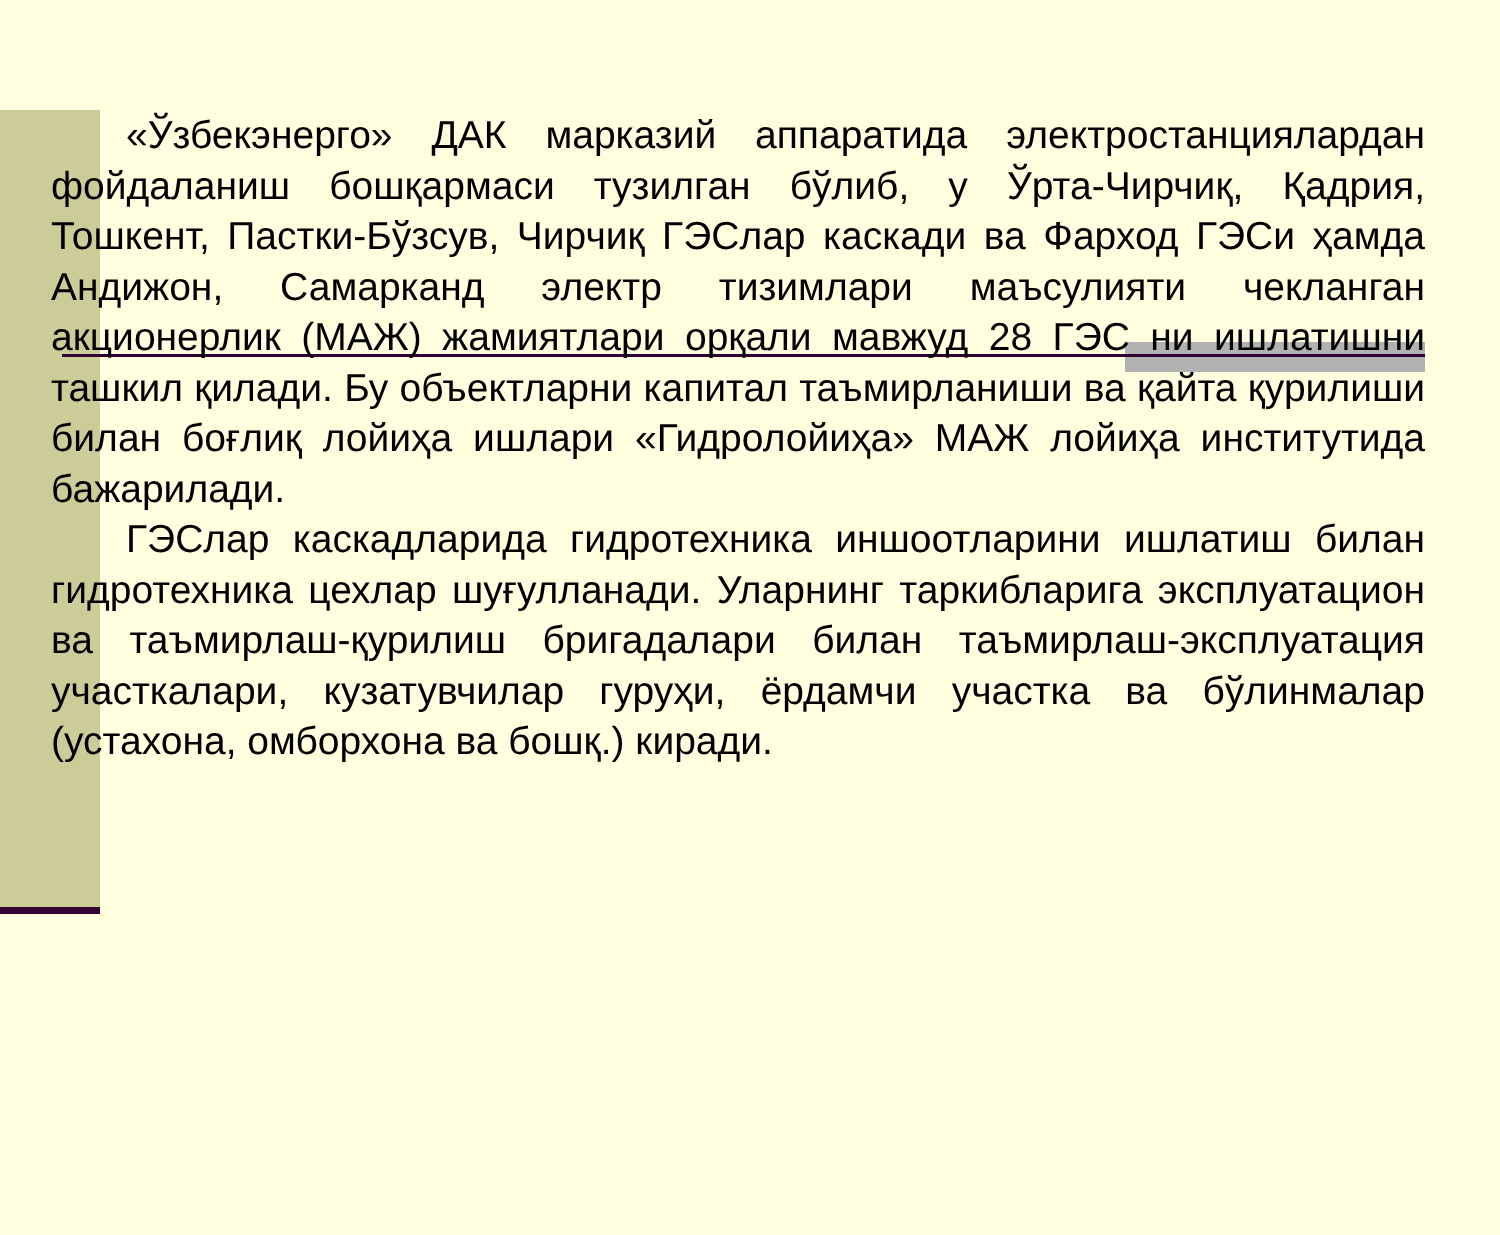«Ўзбекэнерго» ДАК марказий аппаратида электростанциялардан фойдаланиш бошқармаси тузилган бўлиб, у Ўрта-Чирчиқ, Қадрия, Тошкент, Пастки-Бўзсув, Чирчиқ ГЭСлар каскади ва Фарход ГЭСи ҳамда Андижон, Самарканд электр тизимлари маъсулияти чекланган акционерлик (МАЖ) жамиятлари орқали мавжуд 28 ГЭС ни ишлатишни ташкил қилади. Бу объектларни капитал таъмирланиши ва қайта қурилиши билан боғлиқ лойиҳа ишлари «Гидролойиҳа» МАЖ лойиҳа институтида бажарилади.
ГЭСлар каскадларида гидротехника иншоотларини ишлатиш билан гидротехника цехлар шуғулланади. Уларнинг таркибларига эксплуатацион ва таъмирлаш-қурилиш бригадалари билан таъмирлаш-эксплуатация участкалари, кузатувчилар гуруҳи, ёрдамчи участка ва бўлинмалар (устахона, омборхона ва бошқ.) киради.